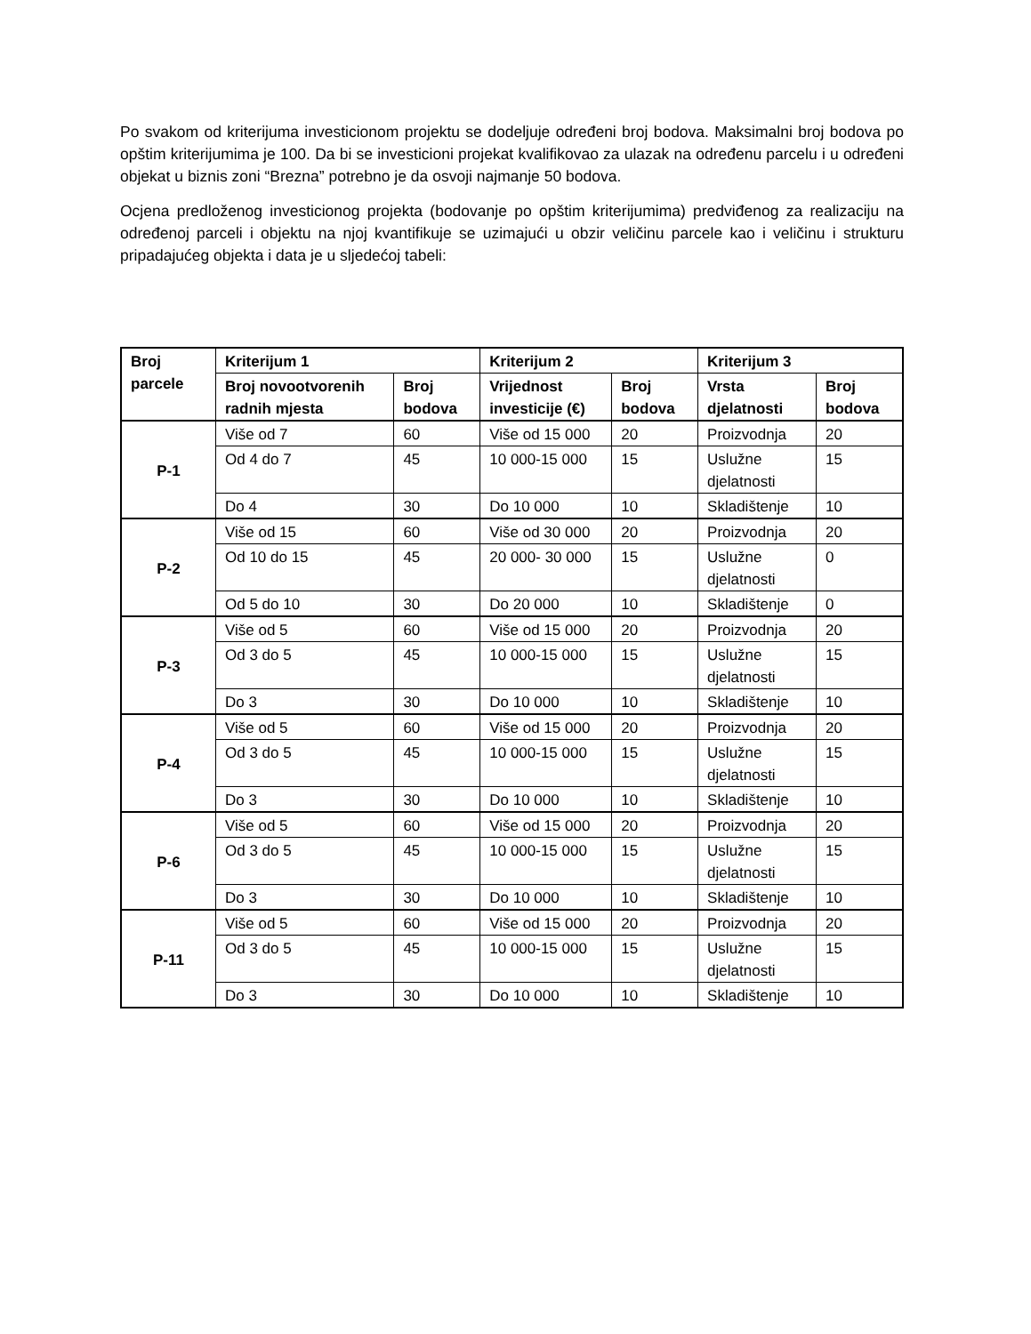Po svakom od kriterijuma investicionom projektu se dodeljuje određeni broj bodova. Maksimalni broj bodova po opštim kriterijumima je 100. Da bi se investicioni projekat kvalifikovao za ulazak na određenu parcelu i u određeni objekat u biznis zoni “Brezna” potrebno je da osvoji najmanje 50 bodova.
Ocjena predloženog investicionog projekta (bodovanje po opštim kriterijumima) predviđenog za realizaciju na određenoj parceli i objektu na njoj kvantifikuje se uzimajući u obzir veličinu parcele kao i veličinu i strukturu pripadajućeg objekta i data je u sljedećoj tabeli:
| Broj parcele | Kriterijum 1 | | Kriterijum 2 | | Kriterijum 3 | |
| --- | --- | --- | --- | --- | --- | --- |
| | Broj novootvorenih radnih mjesta | Broj bodova | Vrijednost investicije (€) | Broj bodova | Vrsta djelatnosti | Broj bodova |
| P-1 | Više od 7 | 60 | Više od 15 000 | 20 | Proizvodnja | 20 |
| | Od 4 do 7 | 45 | 10 000-15 000 | 15 | Uslužne djelatnosti | 15 |
| | Do 4 | 30 | Do 10 000 | 10 | Skladištenje | 10 |
| P-2 | Više od 15 | 60 | Više od 30 000 | 20 | Proizvodnja | 20 |
| | Od 10 do 15 | 45 | 20 000- 30 000 | 15 | Uslužne djelatnosti | 0 |
| | Od 5 do 10 | 30 | Do 20 000 | 10 | Skladištenje | 0 |
| P-3 | Više od 5 | 60 | Više od 15 000 | 20 | Proizvodnja | 20 |
| | Od 3 do 5 | 45 | 10 000-15 000 | 15 | Uslužne djelatnosti | 15 |
| | Do 3 | 30 | Do 10 000 | 10 | Skladištenje | 10 |
| P-4 | Više od 5 | 60 | Više od 15 000 | 20 | Proizvodnja | 20 |
| | Od 3 do 5 | 45 | 10 000-15 000 | 15 | Uslužne djelatnosti | 15 |
| | Do 3 | 30 | Do 10 000 | 10 | Skladištenje | 10 |
| P-6 | Više od 5 | 60 | Više od 15 000 | 20 | Proizvodnja | 20 |
| | Od 3 do 5 | 45 | 10 000-15 000 | 15 | Uslužne djelatnosti | 15 |
| | Do 3 | 30 | Do 10 000 | 10 | Skladištenje | 10 |
| P-11 | Više od 5 | 60 | Više od 15 000 | 20 | Proizvodnja | 20 |
| | Od 3 do 5 | 45 | 10 000-15 000 | 15 | Uslužne djelatnosti | 15 |
| | Do 3 | 30 | Do 10 000 | 10 | Skladištenje | 10 |